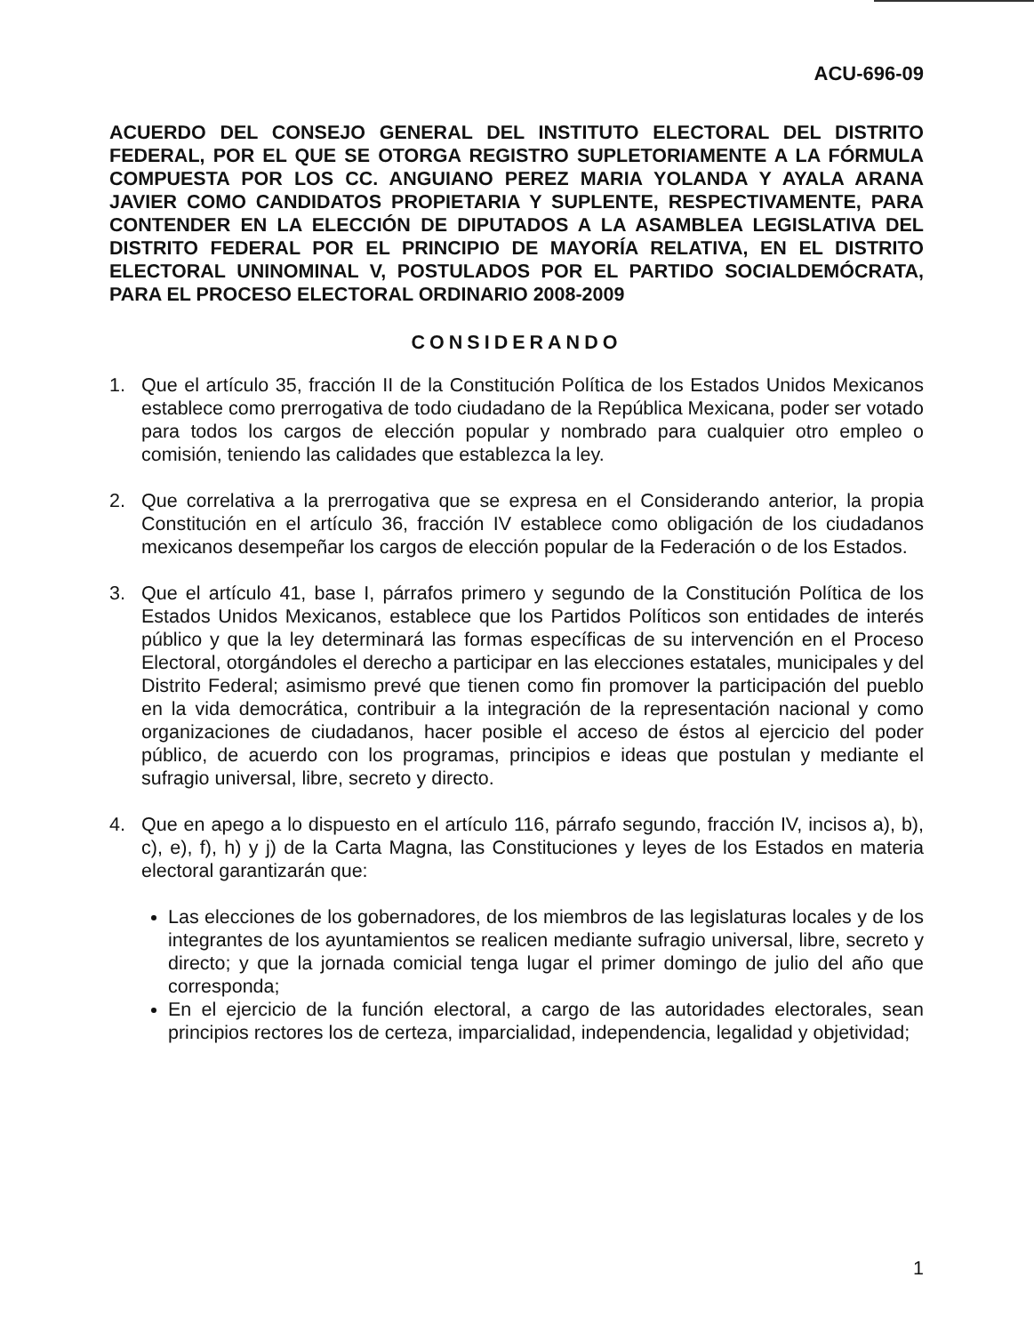ACU-696-09
ACUERDO DEL CONSEJO GENERAL DEL INSTITUTO ELECTORAL DEL DISTRITO FEDERAL, POR EL QUE SE OTORGA REGISTRO SUPLETORIAMENTE A LA FÓRMULA COMPUESTA POR LOS CC. ANGUIANO PEREZ MARIA YOLANDA Y AYALA ARANA JAVIER COMO CANDIDATOS PROPIETARIA Y SUPLENTE, RESPECTIVAMENTE, PARA CONTENDER EN LA ELECCIÓN DE DIPUTADOS A LA ASAMBLEA LEGISLATIVA DEL DISTRITO FEDERAL POR EL PRINCIPIO DE MAYORÍA RELATIVA, EN EL DISTRITO ELECTORAL UNINOMINAL V, POSTULADOS POR EL PARTIDO SOCIALDEMÓCRATA, PARA EL PROCESO ELECTORAL ORDINARIO 2008-2009
CONSIDERANDO
1. Que el artículo 35, fracción II de la Constitución Política de los Estados Unidos Mexicanos establece como prerrogativa de todo ciudadano de la República Mexicana, poder ser votado para todos los cargos de elección popular y nombrado para cualquier otro empleo o comisión, teniendo las calidades que establezca la ley.
2. Que correlativa a la prerrogativa que se expresa en el Considerando anterior, la propia Constitución en el artículo 36, fracción IV establece como obligación de los ciudadanos mexicanos desempeñar los cargos de elección popular de la Federación o de los Estados.
3. Que el artículo 41, base I, párrafos primero y segundo de la Constitución Política de los Estados Unidos Mexicanos, establece que los Partidos Políticos son entidades de interés público y que la ley determinará las formas específicas de su intervención en el Proceso Electoral, otorgándoles el derecho a participar en las elecciones estatales, municipales y del Distrito Federal; asimismo prevé que tienen como fin promover la participación del pueblo en la vida democrática, contribuir a la integración de la representación nacional y como organizaciones de ciudadanos, hacer posible el acceso de éstos al ejercicio del poder público, de acuerdo con los programas, principios e ideas que postulan y mediante el sufragio universal, libre, secreto y directo.
4. Que en apego a lo dispuesto en el artículo 116, párrafo segundo, fracción IV, incisos a), b), c), e), f), h) y j) de la Carta Magna, las Constituciones y leyes de los Estados en materia electoral garantizarán que:
Las elecciones de los gobernadores, de los miembros de las legislaturas locales y de los integrantes de los ayuntamientos se realicen mediante sufragio universal, libre, secreto y directo; y que la jornada comicial tenga lugar el primer domingo de julio del año que corresponda;
En el ejercicio de la función electoral, a cargo de las autoridades electorales, sean principios rectores los de certeza, imparcialidad, independencia, legalidad y objetividad;
1